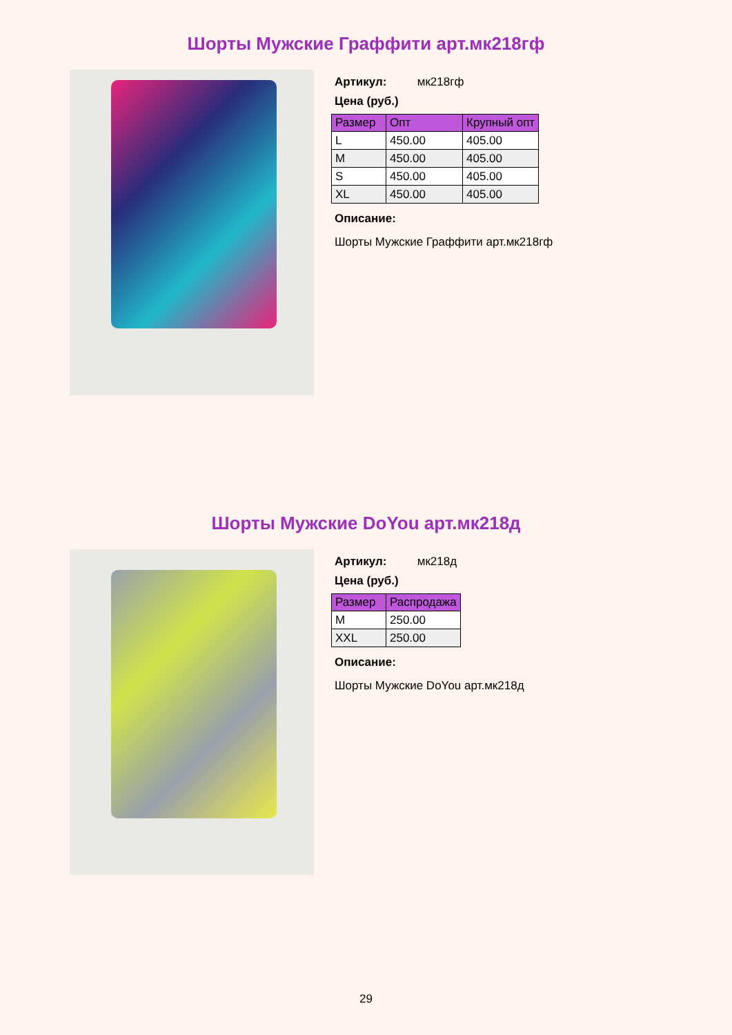Шорты Мужские Граффити арт.мк218гф
Артикул: мк218гф
Цена (руб.)
| Размер | Опт | Крупный опт |
| --- | --- | --- |
| L | 450.00 | 405.00 |
| M | 450.00 | 405.00 |
| S | 450.00 | 405.00 |
| XL | 450.00 | 405.00 |
Описание:
Шорты Мужские Граффити арт.мк218гф
Шорты Мужские DoYou арт.мк218д
Артикул: мк218д
Цена (руб.)
| Размер | Распродажа |
| --- | --- |
| M | 250.00 |
| XXL | 250.00 |
Описание:
Шорты Мужские DoYou арт.мк218д
29